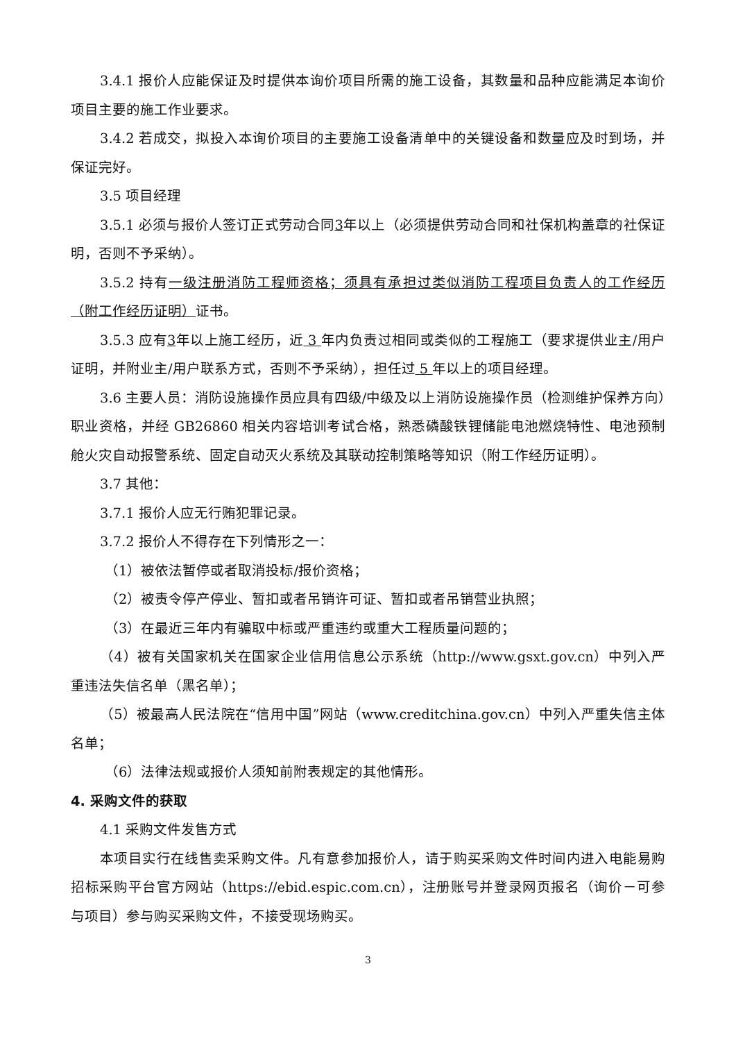3.4.1 报价人应能保证及时提供本询价项目所需的施工设备，其数量和品种应能满足本询价项目主要的施工作业要求。
3.4.2 若成交，拟投入本询价项目的主要施工设备清单中的关键设备和数量应及时到场，并保证完好。
3.5 项目经理
3.5.1 必须与报价人签订正式劳动合同3年以上（必须提供劳动合同和社保机构盖章的社保证明，否则不予采纳）。
3.5.2 持有一级注册消防工程师资格；须具有承担过类似消防工程项目负责人的工作经历（附工作经历证明）证书。
3.5.3 应有3年以上施工经历，近 3 年内负责过相同或类似的工程施工（要求提供业主/用户证明，并附业主/用户联系方式，否则不予采纳），担任过 5 年以上的项目经理。
3.6 主要人员：消防设施操作员应具有四级/中级及以上消防设施操作员（检测维护保养方向）职业资格，并经 GB26860 相关内容培训考试合格，熟悉磷酸铁锂储能电池燃烧特性、电池预制舱火灾自动报警系统、固定自动灭火系统及其联动控制策略等知识（附工作经历证明）。
3.7 其他：
3.7.1 报价人应无行贿犯罪记录。
3.7.2 报价人不得存在下列情形之一：
（1）被依法暂停或者取消投标/报价资格；
（2）被责令停产停业、暂扣或者吊销许可证、暂扣或者吊销营业执照；
（3）在最近三年内有骗取中标或严重违约或重大工程质量问题的；
（4）被有关国家机关在国家企业信用信息公示系统（http://www.gsxt.gov.cn）中列入严重违法失信名单（黑名单）；
（5）被最高人民法院在“信用中国”网站（www.creditchina.gov.cn）中列入严重失信主体名单；
（6）法律法规或报价人须知前附表规定的其他情形。
4. 采购文件的获取
4.1 采购文件发售方式
本项目实行在线售卖采购文件。凡有意参加报价人，请于购买采购文件时间内进入电能易购招标采购平台官方网站（https://ebid.espic.com.cn），注册账号并登录网页报名（询价－可参与项目）参与购买采购文件，不接受现场购买。
3